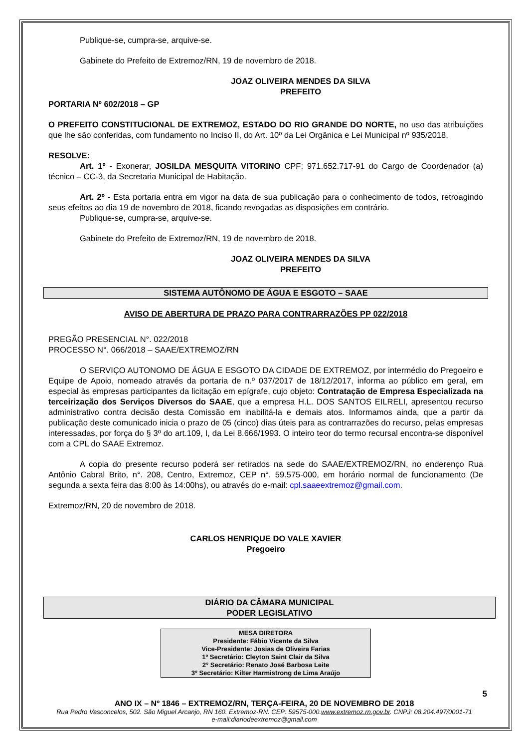Publique-se, cumpra-se, arquive-se.
Gabinete do Prefeito de Extremoz/RN, 19 de novembro de 2018.
JOAZ OLIVEIRA MENDES DA SILVA
PREFEITO
PORTARIA Nº 602/2018 – GP
O PREFEITO CONSTITUCIONAL DE EXTREMOZ, ESTADO DO RIO GRANDE DO NORTE, no uso das atribuições que lhe são conferidas, com fundamento no Inciso II, do Art. 10º da Lei Orgânica e Lei Municipal nº 935/2018.
RESOLVE:
Art. 1º - Exonerar, JOSILDA MESQUITA VITORINO CPF: 971.652.717-91 do Cargo de Coordenador (a) técnico – CC-3, da Secretaria Municipal de Habitação.
Art. 2º - Esta portaria entra em vigor na data de sua publicação para o conhecimento de todos, retroagindo seus efeitos ao dia 19 de novembro de 2018, ficando revogadas as disposições em contrário.
Publique-se, cumpra-se, arquive-se.
Gabinete do Prefeito de Extremoz/RN, 19 de novembro de 2018.
JOAZ OLIVEIRA MENDES DA SILVA
PREFEITO
SISTEMA AUTÔNOMO DE ÁGUA E ESGOTO – SAAE
AVISO DE ABERTURA DE PRAZO PARA CONTRARRAZÕES PP 022/2018
PREGÃO PRESENCIAL N°. 022/2018
PROCESSO N°. 066/2018 – SAAE/EXTREMOZ/RN
O SERVIÇO AUTONOMO DE ÁGUA E ESGOTO DA CIDADE DE EXTREMOZ, por intermédio do Pregoeiro e Equipe de Apoio, nomeado através da portaria de n.º 037/2017 de 18/12/2017, informa ao público em geral, em especial às empresas participantes da licitação em epígrafe, cujo objeto: Contratação de Empresa Especializada na terceirização dos Serviços Diversos do SAAE, que a empresa H.L. DOS SANTOS EILRELI, apresentou recurso administrativo contra decisão desta Comissão em inabilitá-la e demais atos. Informamos ainda, que a partir da publicação deste comunicado inicia o prazo de 05 (cinco) dias úteis para as contrarrazões do recurso, pelas empresas interessadas, por força do § 3º do art.109, I, da Lei 8.666/1993. O inteiro teor do termo recursal encontra-se disponível com a CPL do SAAE Extremoz.
A copia do presente recurso poderá ser retirados na sede do SAAE/EXTREMOZ/RN, no enderenço Rua Antônio Cabral Brito, n°. 208, Centro, Extremoz, CEP n°. 59.575-000, em horário normal de funcionamento (De segunda a sexta feira das 8:00 às 14:00hs), ou através do e-mail: cpl.saaeextremoz@gmail.com.
Extremoz/RN, 20 de novembro de 2018.
CARLOS HENRIQUE DO VALE XAVIER
Pregoeiro
DIÁRIO DA CÂMARA MUNICIPAL
PODER LEGISLATIVO
MESA DIRETORA
Presidente: Fábio Vicente da Silva
Vice-Presidente: Josias de Oliveira Farias
1º Secretário: Cleyton Saint Clair da Silva
2° Secretário: Renato José Barbosa Leite
3º Secretário: Kilter Harmistrong de Lima Araújo
5
ANO IX – Nº 1846 – EXTREMOZ/RN, TERÇA-FEIRA, 20 DE NOVEMBRO DE 2018
Rua Pedro Vasconcelos, 502. São Miguel Arcanjo, RN 160. Extremoz-RN. CEP: 59575-000.www.extremoz.rn.gov.br. CNPJ: 08.204.497/0001-71
e-mail:diariodeextremoz@gmail.com